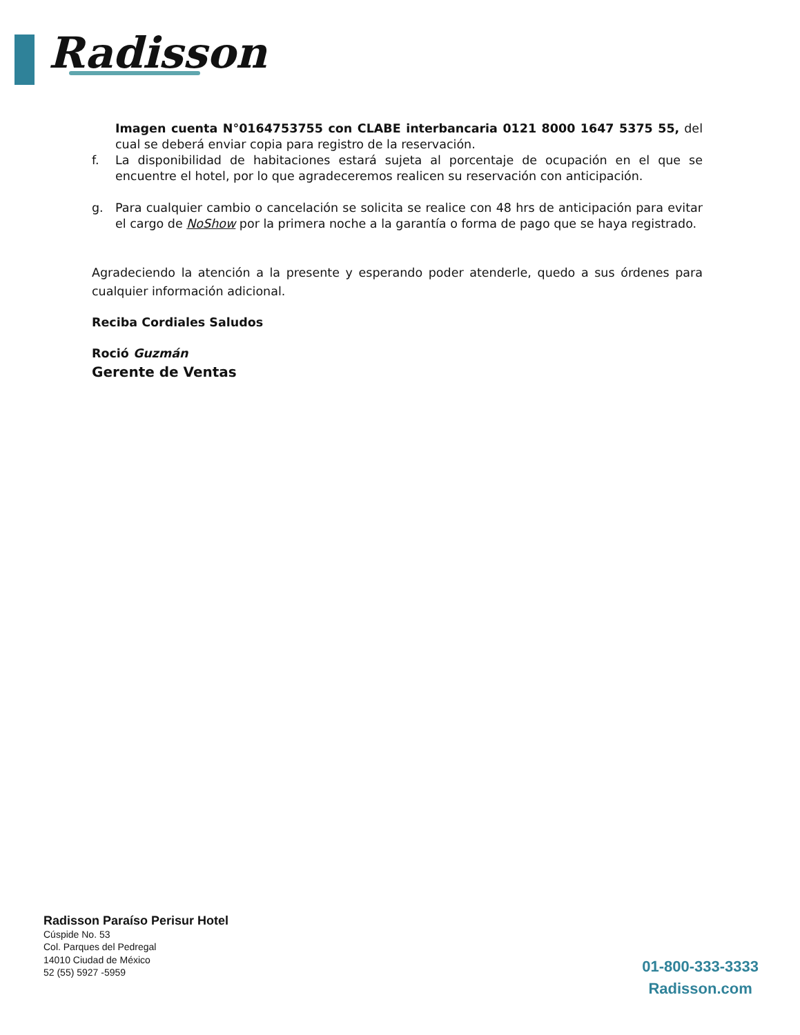Radisson
Imagen cuenta N°0164753755 con CLABE interbancaria 0121 8000 1647 5375 55, del cual se deberá enviar copia para registro de la reservación.
f. La disponibilidad de habitaciones estará sujeta al porcentaje de ocupación en el que se encuentre el hotel, por lo que agradeceremos realicen su reservación con anticipación.
g. Para cualquier cambio o cancelación se solicita se realice con 48 hrs de anticipación para evitar el cargo de NoShow por la primera noche a la garantía o forma de pago que se haya registrado.
Agradeciendo la atención a la presente y esperando poder atenderle, quedo a sus órdenes para cualquier información adicional.
Reciba Cordiales Saludos
Roció Guzmán
Gerente de Ventas
Radisson Paraíso Perisur Hotel
Cúspide No. 53
Col. Parques del Pedregal
14010 Ciudad de México
52 (55) 5927 -5959
01-800-333-3333
Radisson.com